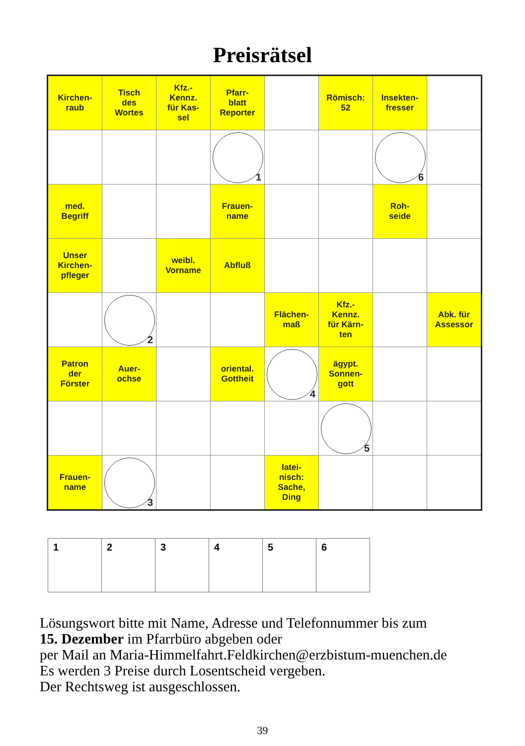Preisrätsel
| Kirchen- raub | Tisch des Wortes | Kfz.- Kennz. für Kas- sel | Pfarr- blatt Reporter | | Römisch: 52 | Insekten- fresser | |
| | | | 1 | | | 6 | |
| med. Begriff | | | Frauen- name | | | Roh- seide | |
| Unser Kirchen- pfleger | | weibl. Vorname | Abfluß | | | | |
| | 2 | | | Flächen- maß | Kfz.- Kennz. für Kärn- ten | | Abk. für Assessor |
| Patron der Förster | Auer- ochse | | oriental. Gottheit | 4 | ägypt. Sonnen- gott | | |
| | | | | | 5 | | |
| Frauen- name | 3 | | | latei- nisch: Sache, Ding | | | |
| 1 | 2 | 3 | 4 | 5 | 6 |
Lösungswort bitte mit Name, Adresse und Telefonnummer bis zum
15. Dezember im Pfarrbüro abgeben oder
per Mail an Maria-Himmelfahrt.Feldkirchen@erzbistum-muenchen.de
Es werden 3 Preise durch Losentscheid vergeben.
Der Rechtsweg ist ausgeschlossen.
39